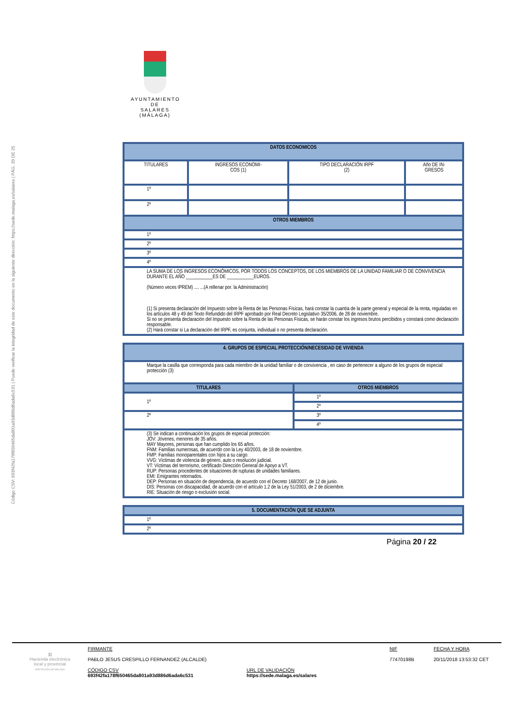Código CSV: 693f42fa178f650465da801a93d886d6ada6c531 | Puede verificar la integridad de este documento en la siguiente dirección: https://sede.malaga.es/salares | PÁG. 20 DE 25
AYUNTAMIENTO
DE
SALARES
(MÁLAGA)
| DATOS ECONOMICOS | | | |
| --- | --- | --- | --- |
| TITULARES | INGRESOS ECONOMI- COS (1) | TIPO DECLARACIÓN IRPF (2) | Año DE IN- GRESOS |
| 1º | | | |
| 2º | | | |
| OTROS MIEMBROS | | | |
| 1º | | | |
| 2º | | | |
| 3º | | | |
| 4º | | | |
| LA SUMA DE LOS INGRESOS ECONÓMICOS, POR TODOS LOS CONCEPTOS, DE LOS MIEMBROS DE LA UNIDAD FAMILIAR O DE CONVIVENCIA DURANTE EL AÑO ___________ES DE ___________EUROS. (Número veces IPREM) .... ...(A rellenar por. la Administración) (1) Si presenta declaración del Impuesto sobre la Renta de las Personas Físicas, hará constar la cuantía de la parte general y especial de la renta, reguladas en los artículos 48 y 49 del Texto Refundido del IRPF aprobado por Real Decreto Legislativo 35/2006, de 28 de noviembre. Si no se presenta declaración del Impuesto sobre la Renta de las Personas Físicas, se harán constar los ingresos brutos percibidos y constará como declaración responsable. (2) Hará constar si La declaración del IRPF, es conjunta, individual o no presenta declaración. | | | |
| 4. GRUPOS DE ESPECIAL PROTECCIÓN/NECESIDAD DE VIVIENDA | |
| --- | --- |
| Marque la casilla que corresponda para cada miembro de la unidad familiar o de convivencia , en caso de pertenecer a alguno de los grupos de especial protección (3) | |
| TITULARES | OTROS MIEMBROS |
| 1º | 1º |
| | 2º |
| 2º | 3º |
| | 4º |
| (3) Se indican a continuación los grupos de especial protección: JOV: Jóvenes, menores de 35 años. MAY Mayores, personas que han cumplido los 65 años. FNM: Familias numerosas, de acuerdo con la Ley 40/2003, de 18 de noviembre. FMP: Familias monoparentales con hijos a su cargo. VVG: Víctimas de violencia de género, auto o resolución judicial. VT: Víctimas del terrorismo, certificado Dirección General de Apoyo a VT. RUP: Personas procedentes de situaciones de rupturas de unidades familiares. EMI: Emigrantes retornados. DEP: Personas en situación de dependencia, de acuerdo con el Decreto 168/2007, de 12 de junio. DIS: Personas con discapacidad, de acuerdo con el artículo 1.2 de la Ley 51/2003, de 2 de diciembre. RIE: Situación de riesgo o exclusión social. | |
| 5. DOCUMENTACIÓN QUE SE ADJUNTA |
| --- |
| 1º |
| 2º |
Página 20 / 22
▥
Hacienda electrónica
local y provincial
DIPUTACIÓN DE MÁLAGA
FIRMANTE
PABLO JESUS CRESPILLO FERNANDEZ (ALCALDE)
CÓDIGO CSV
693f42fa178f650465da801a93d886d6ada6c531
URL DE VALIDACIÓN
https://sede.malaga.es/salares
NIF
77470198B
FECHA Y HORA
20/11/2018 13:53:32 CET